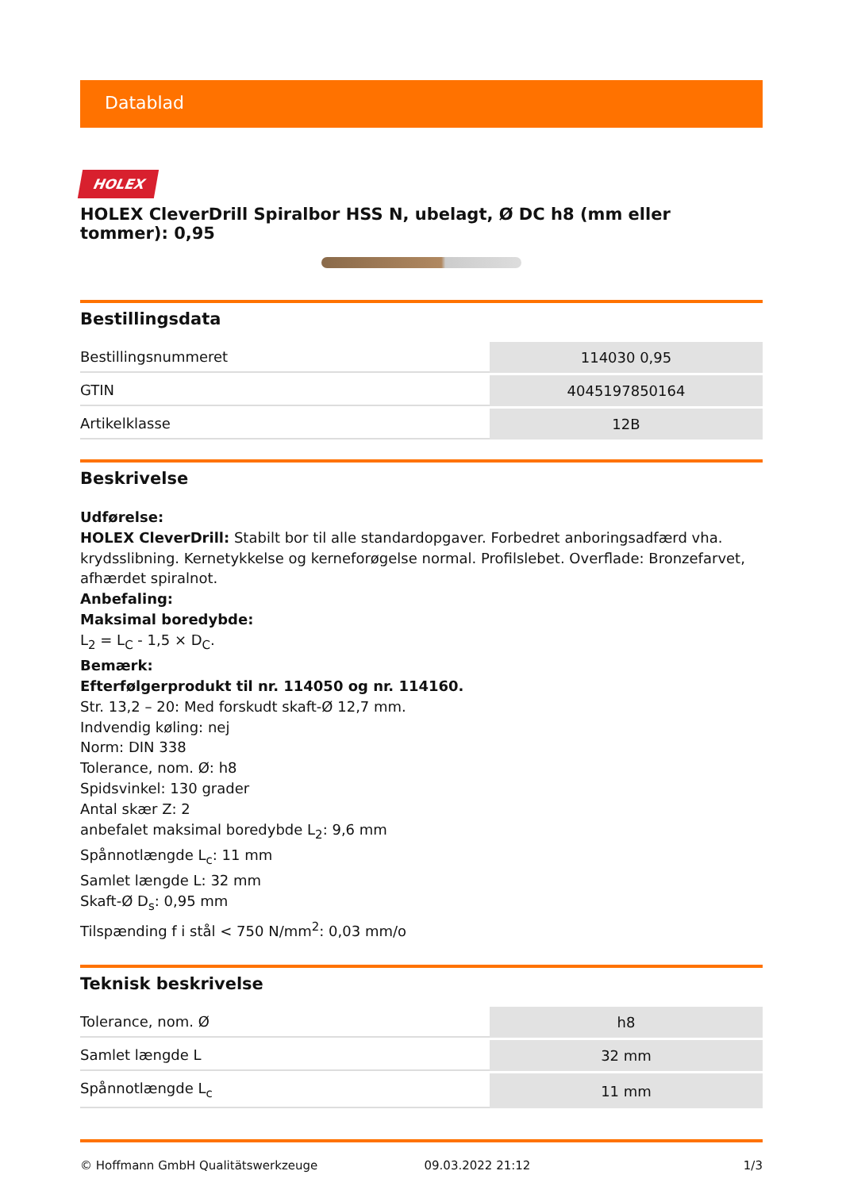Datablad
HOLEX
HOLEX CleverDrill Spiralbor HSS N, ubelagt, Ø DC h8 (mm eller tommer): 0,95
Bestillingsdata
| Bestillingsnummeret | 114030 0,95 |
| GTIN | 4045197850164 |
| Artikelklasse | 12B |
Beskrivelse
Udførelse:
HOLEX CleverDrill: Stabilt bor til alle standardopgaver. Forbedret anboringsadfærd vha. krydsslibning. Kernetykkelse og kerneforøgelse normal. Profilslebet. Overflade: Bronzefarvet, afhærdet spiralnot.
Anbefaling:
Maksimal boredybde:
L<sub>2</sub> = L<sub>C</sub> - 1,5 × D<sub>C</sub>.
Bemærk:
Efterfølgerprodukt til nr. 114050 og nr. 114160.
Str. 13,2 – 20: Med forskudt skaft-Ø 12,7 mm.
Indvendig køling: nej
Norm: DIN 338
Tolerance, nom. Ø: h8
Spidsvinkel: 130 grader
Antal skær Z: 2
anbefalet maksimal boredybde L<sub>2</sub>: 9,6 mm
Spånnotlængde L<sub>c</sub>: 11 mm
Samlet længde L: 32 mm
Skaft-Ø D<sub>s</sub>: 0,95 mm
Tilspænding f i stål < 750 N/mm<sup>2</sup>: 0,03 mm/o
Teknisk beskrivelse
| Tolerance, nom. Ø | h8 |
| Samlet længde L | 32 mm |
| Spånnotlængde L<sub>c</sub> | 11 mm |
© Hoffmann GmbH Qualitätswerkzeuge 09.03.2022 21:12 1/3